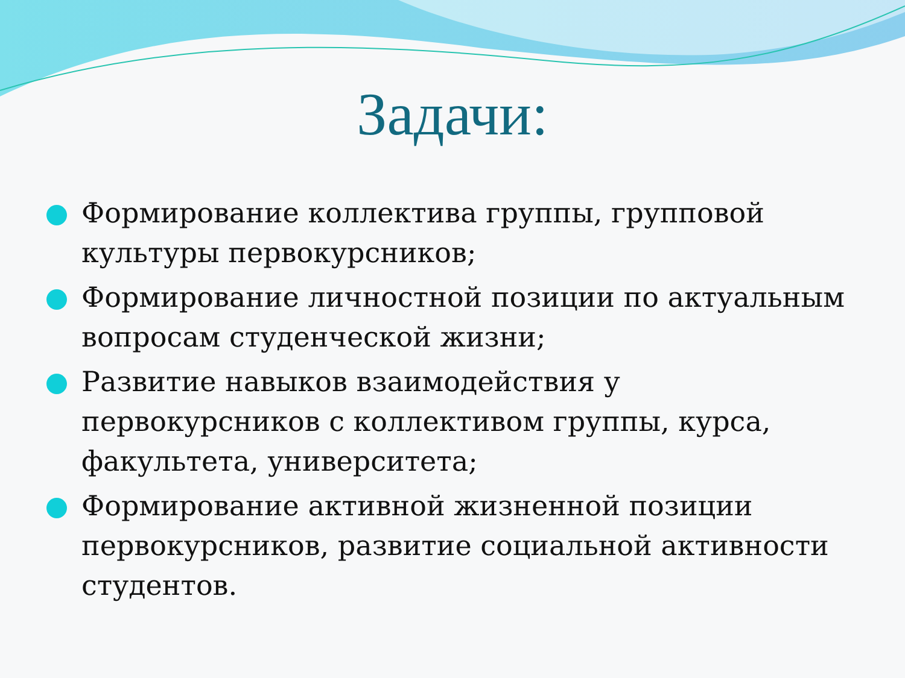Задачи:
Формирование коллектива группы, групповой культуры первокурсников;
Формирование личностной позиции по актуальным вопросам студенческой жизни;
Развитие навыков взаимодействия у первокурсников с коллективом группы, курса, факультета, университета;
Формирование активной жизненной позиции первокурсников, развитие социальной активности студентов.